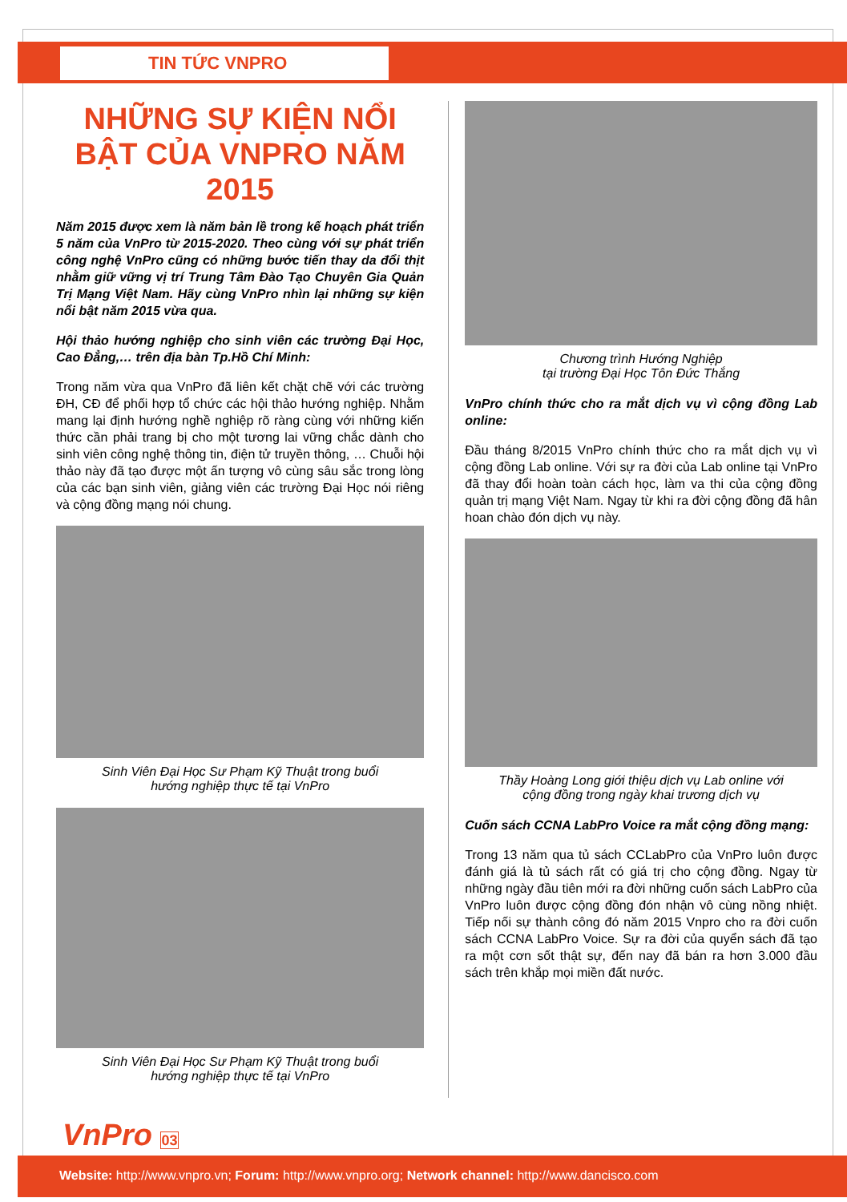TIN TỨC VNPRO
NHỮNG SỰ KIỆN NỔI BẬT CỦA VNPRO NĂM 2015
Năm 2015 được xem là năm bản lề trong kế hoạch phát triển 5 năm của VnPro từ 2015-2020. Theo cùng với sự phát triển công nghệ VnPro cũng có những bước tiến thay da đổi thịt nhằm giữ vững vị trí Trung Tâm Đào Tạo Chuyên Gia Quản Trị Mạng Việt Nam. Hãy cùng VnPro nhìn lại những sự kiện nổi bật năm 2015 vừa qua.
Hội thảo hướng nghiệp cho sinh viên các trường Đại Học, Cao Đẳng,… trên địa bàn Tp.Hồ Chí Minh:
Trong năm vừa qua VnPro đã liên kết chặt chẽ với các trường ĐH, CĐ để phối hợp tổ chức các hội thảo hướng nghiệp. Nhằm mang lại định hướng nghề nghiệp rõ ràng cùng với những kiến thức cần phải trang bị cho một tương lai vững chắc dành cho sinh viên công nghệ thông tin, điện tử truyền thông, … Chuỗi hội thảo này đã tạo được một ấn tượng vô cùng sâu sắc trong lòng của các bạn sinh viên, giảng viên các trường Đại Học nói riêng và cộng đồng mạng nói chung.
Sinh Viên Đại Học Sư Phạm Kỹ Thuật trong buổi
hướng nghiệp thực tế tại VnPro
Sinh Viên Đại Học Sư Phạm Kỹ Thuật trong buổi
hướng nghiệp thực tế tại VnPro
Chương trình Hướng Nghiệp
tại trường Đại Học Tôn Đức Thắng
VnPro chính thức cho ra mắt dịch vụ vì cộng đồng Lab online:
Đầu tháng 8/2015 VnPro chính thức cho ra mắt dịch vụ vì cộng đồng Lab online. Với sự ra đời của Lab online tại VnPro đã thay đổi hoàn toàn cách học, làm va thi của cộng đồng quản trị mạng Việt Nam. Ngay từ khi ra đời cộng đồng đã hân hoan chào đón dịch vụ này.
Thầy Hoàng Long giới thiệu dịch vụ Lab online với
cộng đồng trong ngày khai trương dịch vụ
Cuốn sách CCNA LabPro Voice ra mắt cộng đồng mạng:
Trong 13 năm qua tủ sách CCLabPro của VnPro luôn được đánh giá là tủ sách rất có giá trị cho cộng đồng. Ngay từ những ngày đầu tiên mới ra đời những cuốn sách LabPro của VnPro luôn được cộng đồng đón nhận vô cùng nồng nhiệt. Tiếp nối sự thành công đó năm 2015 Vnpro cho ra đời cuốn sách CCNA LabPro Voice. Sự ra đời của quyển sách đã tạo ra một cơn sốt thật sự, đến nay đã bán ra hơn 3.000 đầu sách trên khắp mọi miền đất nước.
VnPro 03
Website: http://www.vnpro.vn; Forum: http://www.vnpro.org; Network channel: http://www.dancisco.com